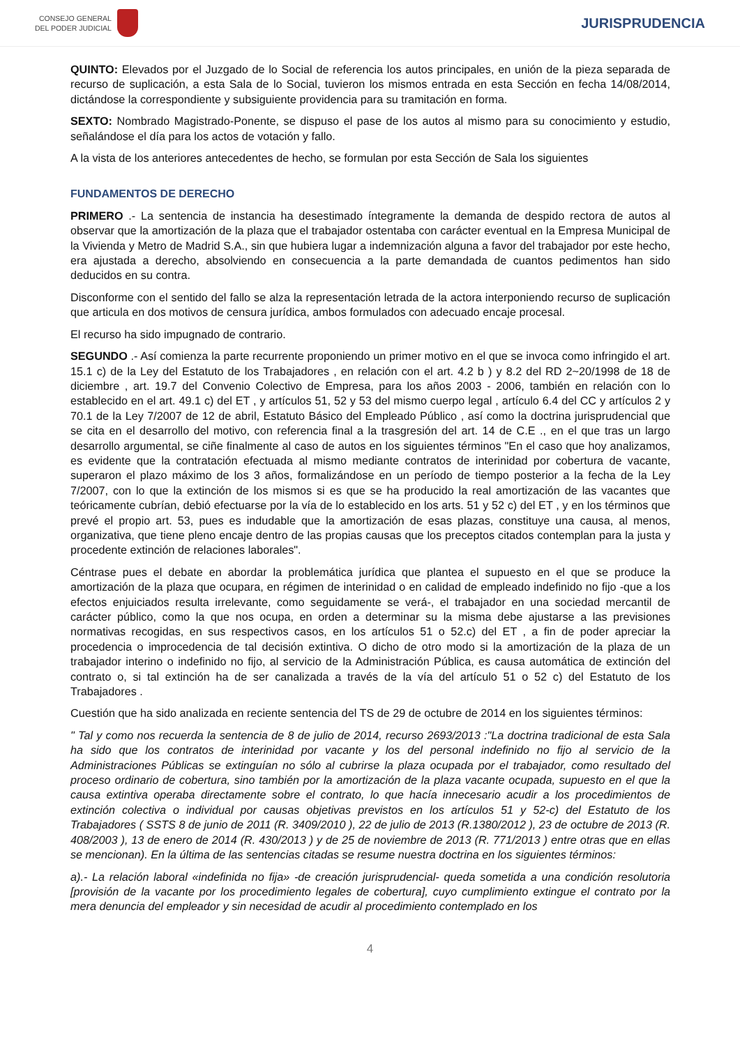CONSEJO GENERAL
DEL PODER JUDICIAL
JURISPRUDENCIA
QUINTO: Elevados por el Juzgado de lo Social de referencia los autos principales, en unión de la pieza separada de recurso de suplicación, a esta Sala de lo Social, tuvieron los mismos entrada en esta Sección en fecha 14/08/2014, dictándose la correspondiente y subsiguiente providencia para su tramitación en forma.
SEXTO: Nombrado Magistrado-Ponente, se dispuso el pase de los autos al mismo para su conocimiento y estudio, señalándose el día para los actos de votación y fallo.
A la vista de los anteriores antecedentes de hecho, se formulan por esta Sección de Sala los siguientes
FUNDAMENTOS DE DERECHO
PRIMERO .- La sentencia de instancia ha desestimado íntegramente la demanda de despido rectora de autos al observar que la amortización de la plaza que el trabajador ostentaba con carácter eventual en la Empresa Municipal de la Vivienda y Metro de Madrid S.A., sin que hubiera lugar a indemnización alguna a favor del trabajador por este hecho, era ajustada a derecho, absolviendo en consecuencia a la parte demandada de cuantos pedimentos han sido deducidos en su contra.
Disconforme con el sentido del fallo se alza la representación letrada de la actora interponiendo recurso de suplicación que articula en dos motivos de censura jurídica, ambos formulados con adecuado encaje procesal.
El recurso ha sido impugnado de contrario.
SEGUNDO .- Así comienza la parte recurrente proponiendo un primer motivo en el que se invoca como infringido el art. 15.1 c) de la Ley del Estatuto de los Trabajadores , en relación con el art. 4.2 b ) y 8.2 del RD 2~20/1998 de 18 de diciembre , art. 19.7 del Convenio Colectivo de Empresa, para los años 2003 - 2006, también en relación con lo establecido en el art. 49.1 c) del ET , y artículos 51, 52 y 53 del mismo cuerpo legal , artículo 6.4 del CC y artículos 2 y 70.1 de la Ley 7/2007 de 12 de abril, Estatuto Básico del Empleado Público , así como la doctrina jurisprudencial que se cita en el desarrollo del motivo, con referencia final a la trasgresión del art. 14 de C.E ., en el que tras un largo desarrollo argumental, se ciñe finalmente al caso de autos en los siguientes términos "En el caso que hoy analizamos, es evidente que la contratación efectuada al mismo mediante contratos de interinidad por cobertura de vacante, superaron el plazo máximo de los 3 años, formalizándose en un período de tiempo posterior a la fecha de la Ley 7/2007, con lo que la extinción de los mismos si es que se ha producido la real amortización de las vacantes que teóricamente cubrían, debió efectuarse por la vía de lo establecido en los arts. 51 y 52 c) del ET , y en los términos que prevé el propio art. 53, pues es indudable que la amortización de esas plazas, constituye una causa, al menos, organizativa, que tiene pleno encaje dentro de las propias causas que los preceptos citados contemplan para la justa y procedente extinción de relaciones laborales".
Céntrase pues el debate en abordar la problemática jurídica que plantea el supuesto en el que se produce la amortización de la plaza que ocupara, en régimen de interinidad o en calidad de empleado indefinido no fijo -que a los efectos enjuiciados resulta irrelevante, como seguidamente se verá-, el trabajador en una sociedad mercantil de carácter público, como la que nos ocupa, en orden a determinar su la misma debe ajustarse a las previsiones normativas recogidas, en sus respectivos casos, en los artículos 51 o 52.c) del ET , a fin de poder apreciar la procedencia o improcedencia de tal decisión extintiva. O dicho de otro modo si la amortización de la plaza de un trabajador interino o indefinido no fijo, al servicio de la Administración Pública, es causa automática de extinción del contrato o, si tal extinción ha de ser canalizada a través de la vía del artículo 51 o 52 c) del Estatuto de los Trabajadores .
Cuestión que ha sido analizada en reciente sentencia del TS de 29 de octubre de 2014 en los siguientes términos:
" Tal y como nos recuerda la sentencia de 8 de julio de 2014, recurso 2693/2013 :"La doctrina tradicional de esta Sala ha sido que los contratos de interinidad por vacante y los del personal indefinido no fijo al servicio de la Administraciones Públicas se extinguían no sólo al cubrirse la plaza ocupada por el trabajador, como resultado del proceso ordinario de cobertura, sino también por la amortización de la plaza vacante ocupada, supuesto en el que la causa extintiva operaba directamente sobre el contrato, lo que hacía innecesario acudir a los procedimientos de extinción colectiva o individual por causas objetivas previstos en los artículos 51 y 52-c) del Estatuto de los Trabajadores ( SSTS 8 de junio de 2011 (R. 3409/2010 ), 22 de julio de 2013 (R.1380/2012 ), 23 de octubre de 2013 (R. 408/2003 ), 13 de enero de 2014 (R. 430/2013 ) y de 25 de noviembre de 2013 (R. 771/2013 ) entre otras que en ellas se mencionan). En la última de las sentencias citadas se resume nuestra doctrina en los siguientes términos:
a).- La relación laboral «indefinida no fija» -de creación jurisprudencial- queda sometida a una condición resolutoria [provisión de la vacante por los procedimiento legales de cobertura], cuyo cumplimiento extingue el contrato por la mera denuncia del empleador y sin necesidad de acudir al procedimiento contemplado en los
4